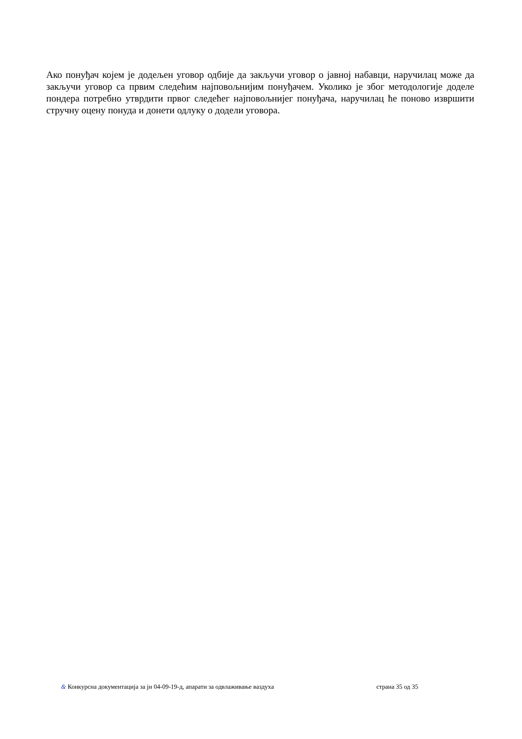Ако понуђач којем је додељен уговор одбије да закључи уговор о јавној набавци, наручилац може да закључи уговор са првим следећим најповољнијим понуђачем. Уколико је због методологије доделе пондера потребно утврдити првог следећег најповољнијег понуђача, наручилац ће поново извршити стручну оцену понуда и донети одлуку о додели уговора.
& Конкурсна документација за јн 04-09-19-д, апарати за одвлаживање ваздуха страна 35 од 35